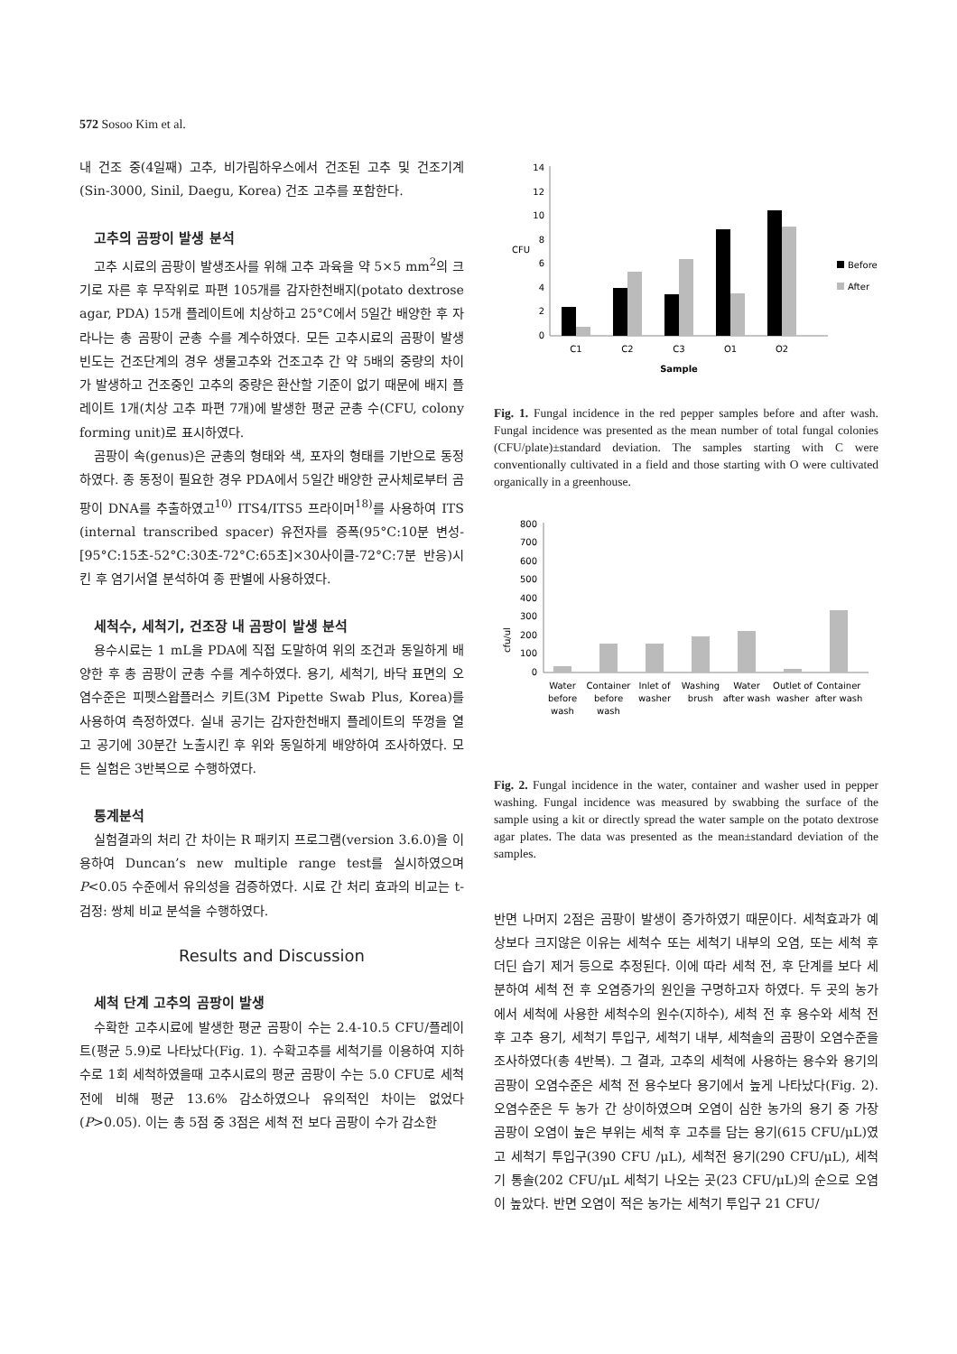572 Sosoo Kim et al.
내 건조 중(4일째) 고추, 비가림하우스에서 건조된 고추 및 건조기계(Sin-3000, Sinil, Daegu, Korea) 건조 고추를 포함한다.
고추의 곰팡이 발생 분석
고추 시료의 곰팡이 발생조사를 위해 고추 과육을 약 5×5 mm<sup>2</sup>의 크기로 자른 후 무작위로 파편 105개를 감자한천배지(potato dextrose agar, PDA) 15개 플레이트에 치상하고 25°C에서 5일간 배양한 후 자라나는 총 곰팡이 균총 수를 계수하였다. 모든 고추시료의 곰팡이 발생 빈도는 건조단계의 경우 생물고추와 건조고추 간 약 5배의 중량의 차이가 발생하고 건조중인 고추의 중량은 환산할 기준이 없기 때문에 배지 플레이트 1개(치상 고추 파편 7개)에 발생한 평균 균총 수(CFU, colony forming unit)로 표시하였다.
곰팡이 속(genus)은 균총의 형태와 색, 포자의 형태를 기반으로 동정하였다. 종 동정이 필요한 경우 PDA에서 5일간 배양한 균사체로부터 곰팡이 DNA를 추출하였고<sup>10)</sup> ITS4/ITS5 프라이머<sup>18)</sup>를 사용하여 ITS (internal transcribed spacer) 유전자를 증폭(95°C:10분 변성-[95°C:15초-52°C:30초-72°C:65초]×30사이클-72°C:7분 반응)시킨 후 염기서열 분석하여 종 판별에 사용하였다.
세척수, 세척기, 건조장 내 곰팡이 발생 분석
용수시료는 1 mL을 PDA에 직접 도말하여 위의 조건과 동일하게 배양한 후 총 곰팡이 균총 수를 계수하였다. 용기, 세척기, 바닥 표면의 오염수준은 피펫스왑플러스 키트(3M Pipette Swab Plus, Korea)를 사용하여 측정하였다. 실내 공기는 감자한천배지 플레이트의 뚜껑을 열고 공기에 30분간 노출시킨 후 위와 동일하게 배양하여 조사하였다. 모든 실험은 3반복으로 수행하였다.
통계분석
실험결과의 처리 간 차이는 R 패키지 프로그램(version 3.6.0)을 이용하여 Duncan’s new multiple range test를 실시하였으며 P<0.05 수준에서 유의성을 검증하였다. 시료 간 처리 효과의 비교는 t-검정: 쌍체 비교 분석을 수행하였다.
Results and Discussion
세척 단계 고추의 곰팡이 발생
수확한 고추시료에 발생한 평균 곰팡이 수는 2.4-10.5 CFU/플레이트(평균 5.9)로 나타났다(Fig. 1). 수확고추를 세척기를 이용하여 지하수로 1회 세척하였을때 고추시료의 평균 곰팡이 수는 5.0 CFU로 세척 전에 비해 평균 13.6% 감소하였으나 유의적인 차이는 없었다(P>0.05). 이는 총 5점 중 3점은 세척 전 보다 곰팡이 수가 감소한
CFU
0
2
4
6
8
10
12
14
Before
After
C1
C2
C3
O1
O2
Sample
Fig. 1. Fungal incidence in the red pepper samples before and after wash. Fungal incidence was presented as the mean number of total fungal colonies (CFU/plate)±standard deviation. The samples starting with C were conventionally cultivated in a field and those starting with O were cultivated organically in a greenhouse.
cfu/ul
0
100
200
300
400
500
600
700
800
Water
before
wash
Container
before
wash
Inlet of
washer
Washing
brush
Water
after wash
Outlet of
washer
Container
after wash
Fig. 2. Fungal incidence in the water, container and washer used in pepper washing. Fungal incidence was measured by swabbing the surface of the sample using a kit or directly spread the water sample on the potato dextrose agar plates. The data was presented as the mean±standard deviation of the samples.
반면 나머지 2점은 곰팡이 발생이 증가하였기 때문이다. 세척효과가 예상보다 크지않은 이유는 세척수 또는 세척기 내부의 오염, 또는 세척 후 더딘 습기 제거 등으로 추정된다. 이에 따라 세척 전, 후 단계를 보다 세분하여 세척 전 후 오염증가의 원인을 구명하고자 하였다. 두 곳의 농가에서 세척에 사용한 세척수의 원수(지하수), 세척 전 후 용수와 세척 전 후 고추 용기, 세척기 투입구, 세척기 내부, 세척솔의 곰팡이 오염수준을 조사하였다(총 4반복). 그 결과, 고추의 세척에 사용하는 용수와 용기의 곰팡이 오염수준은 세척 전 용수보다 용기에서 높게 나타났다(Fig. 2). 오염수준은 두 농가 간 상이하였으며 오염이 심한 농가의 용기 중 가장 곰팡이 오염이 높은 부위는 세척 후 고추를 담는 용기(615 CFU/μL)였고 세척기 투입구(390 CFU /μL), 세척전 용기(290 CFU/μL), 세척기 통솔(202 CFU/μL 세척기 나오는 곳(23 CFU/μL)의 순으로 오염이 높았다. 반면 오염이 적은 농가는 세척기 투입구 21 CFU/